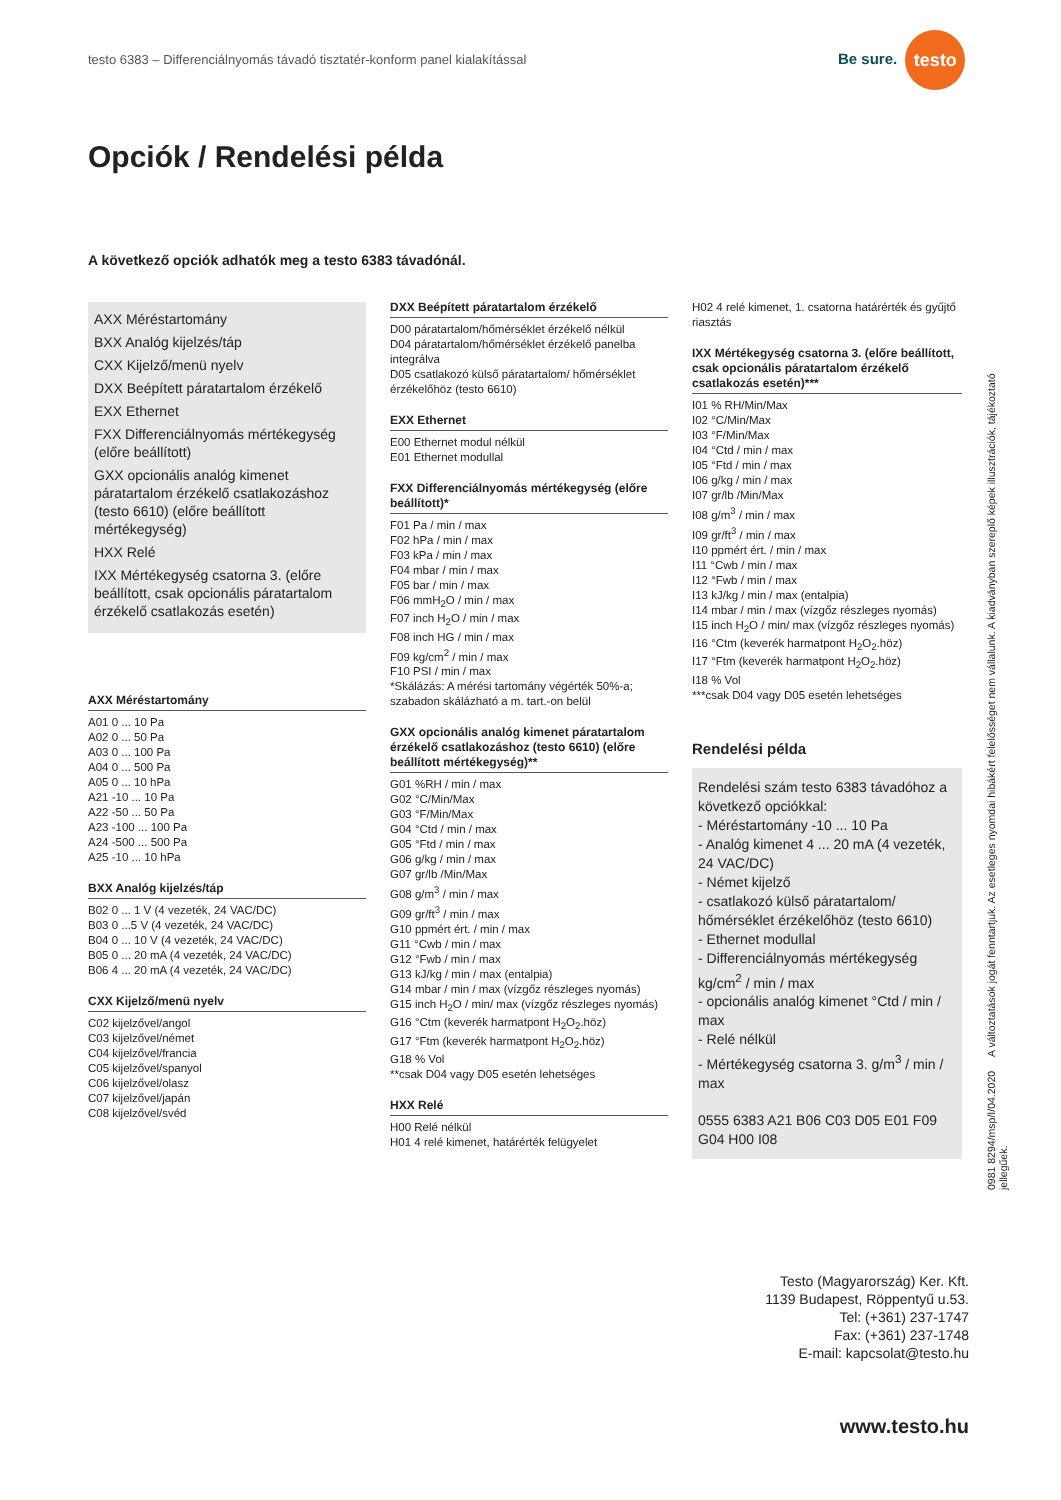testo 6383 – Differenciálnyomás távadó tisztatér-konform panel kialakítással
Be sure. testo
Opciók / Rendelési példa
A következő opciók adhatók meg a testo 6383 távadónál.
AXX Méréstartomány
BXX Analóg kijelzés/táp
CXX Kijelző/menü nyelv
DXX Beépített páratartalom érzékelő
EXX Ethernet
FXX Differenciálnyomás mértékegység (előre beállított)
GXX opcionális analóg kimenet páratartalom érzékelő csatlakozáshoz (testo 6610) (előre beállított mértékegység)
HXX Relé
IXX Mértékegység csatorna 3. (előre beállított, csak opcionális páratartalom érzékelő csatlakozás esetén)
AXX Méréstartomány
A01 0 ... 10 Pa
A02 0 ... 50 Pa
A03 0 ... 100 Pa
A04 0 ... 500 Pa
A05 0 ... 10 hPa
A21 -10 ... 10 Pa
A22 -50 ... 50 Pa
A23 -100 ... 100 Pa
A24 -500 ... 500 Pa
A25 -10 ... 10 hPa
BXX Analóg kijelzés/táp
B02 0 ... 1 V (4 vezeték, 24 VAC/DC)
B03 0 ...5 V (4 vezeték, 24 VAC/DC)
B04 0 ... 10 V (4 vezeték, 24 VAC/DC)
B05 0 ... 20 mA (4 vezeték, 24 VAC/DC)
B06 4 ... 20 mA (4 vezeték, 24 VAC/DC)
CXX Kijelző/menü nyelv
C02 kijelzővel/angol
C03 kijelzővel/német
C04 kijelzővel/francia
C05 kijelzővel/spanyol
C06 kijelzővel/olasz
C07 kijelzővel/japán
C08 kijelzővel/svéd
DXX Beépített páratartalom érzékelő
D00 páratartalom/hőmérséklet érzékelő nélkül
D04 páratartalom/hőmérséklet érzékelő panelba integrálva
D05 csatlakozó külső páratartalom/ hőmérséklet érzékelőhöz (testo 6610)
EXX Ethernet
E00 Ethernet modul nélkül
E01 Ethernet modullal
FXX Differenciálnyomás mértékegység (előre beállított)*
F01 Pa / min / max
F02 hPa / min / max
F03 kPa / min / max
F04 mbar / min / max
F05 bar / min / max
F06 mmH<sub>2</sub>O / min / max
F07 inch H<sub>2</sub>O / min / max
F08 inch HG / min / max
F09 kg/cm<sup>2</sup> / min / max
F10 PSI / min / max
*Skálázás: A mérési tartomány végérték 50%-a; szabadon skálázható a m. tart.-on belül
GXX opcionális analóg kimenet páratartalom érzékelő csatlakozáshoz (testo 6610) (előre beállított mértékegység)**
G01 %RH / min / max
G02 °C/Min/Max
G03 °F/Min/Max
G04 °Ctd / min / max
G05 °Ftd / min / max
G06 g/kg / min / max
G07 gr/lb /Min/Max
G08 g/m<sup>3</sup> / min / max
G09 gr/ft<sup>3</sup> / min / max
G10 ppmért ért. / min / max
G11 °Cwb / min / max
G12 °Fwb / min / max
G13 kJ/kg / min / max (entalpia)
G14 mbar / min / max (vízgőz részleges nyomás)
G15 inch H<sub>2</sub>O / min/ max (vízgőz részleges nyomás)
G16 °Ctm (keverék harmatpont H<sub>2</sub>O<sub>2</sub>.höz)
G17 °Ftm (keverék harmatpont H<sub>2</sub>O<sub>2</sub>.höz)
G18 % Vol
**csak D04 vagy D05 esetén lehetséges
HXX Relé
H00 Relé nélkül
H01 4 relé kimenet, határérték felügyelet
H02 4 relé kimenet, 1. csatorna határérték és gyűjtő riasztás
IXX Mértékegység csatorna 3. (előre beállított, csak opcionális páratartalom érzékelő csatlakozás esetén)***
I01 % RH/Min/Max
I02 °C/Min/Max
I03 °F/Min/Max
I04 °Ctd / min / max
I05 °Ftd / min / max
I06 g/kg / min / max
I07 gr/lb /Min/Max
I08 g/m<sup>3</sup> / min / max
I09 gr/ft<sup>3</sup> / min / max
I10 ppmért ért. / min / max
I11 °Cwb / min / max
I12 °Fwb / min / max
I13 kJ/kg / min / max (entalpia)
I14 mbar / min / max (vízgőz részleges nyomás)
I15 inch H<sub>2</sub>O / min/ max (vízgőz részleges nyomás)
I16 °Ctm (keverék harmatpont H<sub>2</sub>O<sub>2</sub>.höz)
I17 °Ftm (keverék harmatpont H<sub>2</sub>O<sub>2</sub>.höz)
I18 % Vol
***csak D04 vagy D05 esetén lehetséges
Rendelési példa
Rendelési szám testo 6383 távadóhoz a következő opciókkal:
- Méréstartomány -10 ... 10 Pa
- Analóg kimenet 4 ... 20 mA (4 vezeték, 24 VAC/DC)
- Német kijelző
- csatlakozó külső páratartalom/ hőmérséklet érzékelőhöz (testo 6610)
- Ethernet modullal
- Differenciálnyomás mértékegység kg/cm<sup>2</sup> / min / max
- opcionális analóg kimenet °Ctd / min / max
- Relé nélkül
- Mértékegység csatorna 3. g/m<sup>3</sup> / min / max
0555 6383 A21 B06 C03 D05 E01 F09 G04 H00 I08
0981 8294/msp/I/04.2020 A változtatások jogát fenntartjuk. Az esetleges nyomdai hibákért felelősséget nem vállalunk. A kiadványban szereplő képek illusztrációk, tájékoztató jellegűek.
Testo (Magyarország) Ker. Kft.
1139 Budapest, Röppentyű u.53.
Tel: (+361) 237-1747
Fax: (+361) 237-1748
E-mail: kapcsolat@testo.hu
www.testo.hu